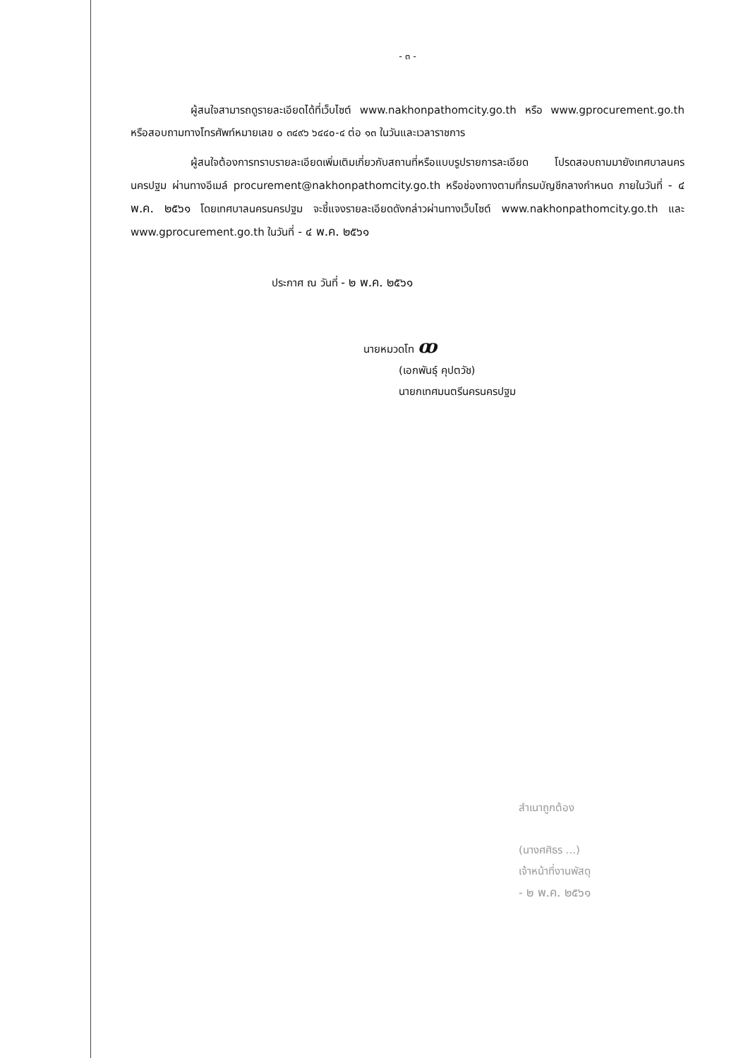- ๓ -
ผู้สนใจสามารถดูรายละเอียดได้ที่เว็บไซต์ www.nakhonpathomcity.go.th หรือ www.gprocurement.go.th หรือสอบถามทางโทรศัพท์หมายเลข ๐ ๓๔๙๖ ๖๔๔๐-๔ ต่อ ๑๓ ในวันและเวลาราชการ
ผู้สนใจต้องการทราบรายละเอียดเพิ่มเติมเกี่ยวกับสถานที่หรือแบบรูปรายการละเอียด โปรดสอบถามมายังเทศบาลนครนครปฐม ผ่านทางอีเมล์ procurement@nakhonpathomcity.go.th หรือช่องทางตามที่กรมบัญชีกลางกำหนด ภายในวันที่ - ๔ พ.ค. ๒๕๖๑ โดยเทศบาลนครนครปฐม จะชี้แจงรายละเอียดดังกล่าวผ่านทางเว็บไซต์ www.nakhonpathomcity.go.th และ www.gprocurement.go.th ในวันที่ - ๔ พ.ค. ๒๕๖๑
ประกาศ ณ วันที่ - ๒ พ.ค. ๒๕๖๑
นายหมวดโท ꝏ
(เอกพันธุ์ คุปตวัช)
นายกเทศมนตรีนครนครปฐม
สำเนาถูกต้อง
(นางศศิธร ...)
เจ้าหน้าที่งานพัสดุ
- ๒ พ.ค. ๒๕๖๑